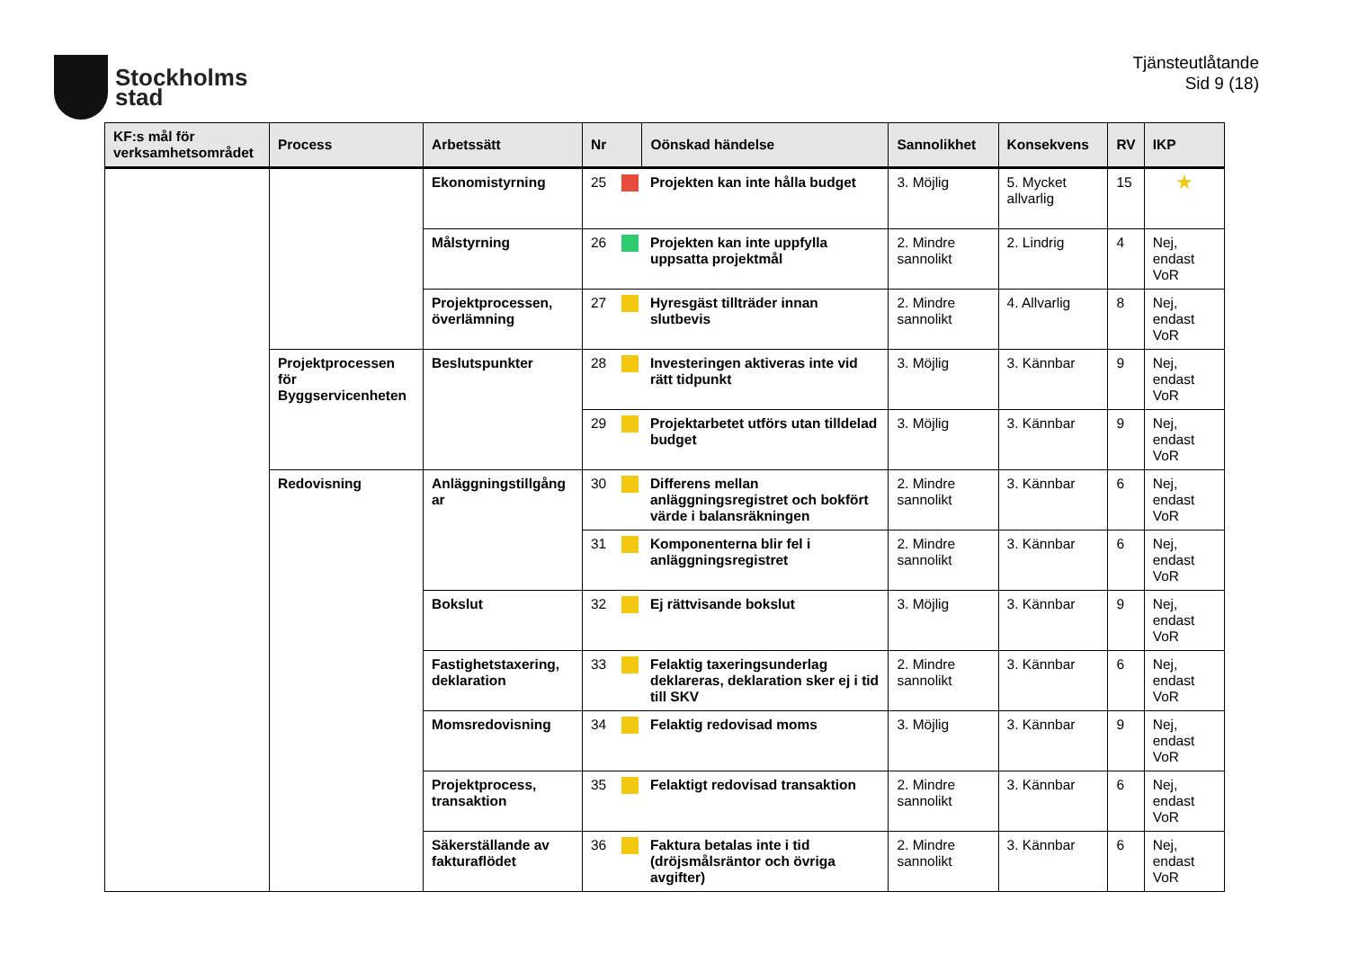Stockholms
stad
Tjänsteutlåtande
Sid 9 (18)
| KF:s mål för verksamhetsområdet | Process | Arbetssätt | Nr | | Oönskad händelse | Sannolikhet | Konsekvens | RV | IKP |
| --- | --- | --- | --- | --- | --- | --- | --- | --- | --- |
| | | Ekonomistyrning | 25 | | Projekten kan inte hålla budget | 3. Möjlig | 5. Mycket allvarlig | 15 | ★ |
| | | Målstyrning | 26 | | Projekten kan inte uppfylla uppsatta projektmål | 2. Mindre sannolikt | 2. Lindrig | 4 | Nej, endast VoR |
| | | Projektprocessen, överlämning | 27 | | Hyresgäst tillträder innan slutbevis | 2. Mindre sannolikt | 4. Allvarlig | 8 | Nej, endast VoR |
| | Projektprocessen för Byggservicenheten | Beslutspunkter | 28 | | Investeringen aktiveras inte vid rätt tidpunkt | 3. Möjlig | 3. Kännbar | 9 | Nej, endast VoR |
| | | | 29 | | Projektarbetet utförs utan tilldelad budget | 3. Möjlig | 3. Kännbar | 9 | Nej, endast VoR |
| | Redovisning | Anläggningstillgång ar | 30 | | Differens mellan anläggningsregistret och bokfört värde i balansräkningen | 2. Mindre sannolikt | 3. Kännbar | 6 | Nej, endast VoR |
| | | | 31 | | Komponenterna blir fel i anläggningsregistret | 2. Mindre sannolikt | 3. Kännbar | 6 | Nej, endast VoR |
| | | Bokslut | 32 | | Ej rättvisande bokslut | 3. Möjlig | 3. Kännbar | 9 | Nej, endast VoR |
| | | Fastighetstaxering, deklaration | 33 | | Felaktig taxeringsunderlag deklareras, deklaration sker ej i tid till SKV | 2. Mindre sannolikt | 3. Kännbar | 6 | Nej, endast VoR |
| | | Momsredovisning | 34 | | Felaktig redovisad moms | 3. Möjlig | 3. Kännbar | 9 | Nej, endast VoR |
| | | Projektprocess, transaktion | 35 | | Felaktigt redovisad transaktion | 2. Mindre sannolikt | 3. Kännbar | 6 | Nej, endast VoR |
| | | Säkerställande av fakturaflödet | 36 | | Faktura betalas inte i tid (dröjsmålsräntor och övriga avgifter) | 2. Mindre sannolikt | 3. Kännbar | 6 | Nej, endast VoR |